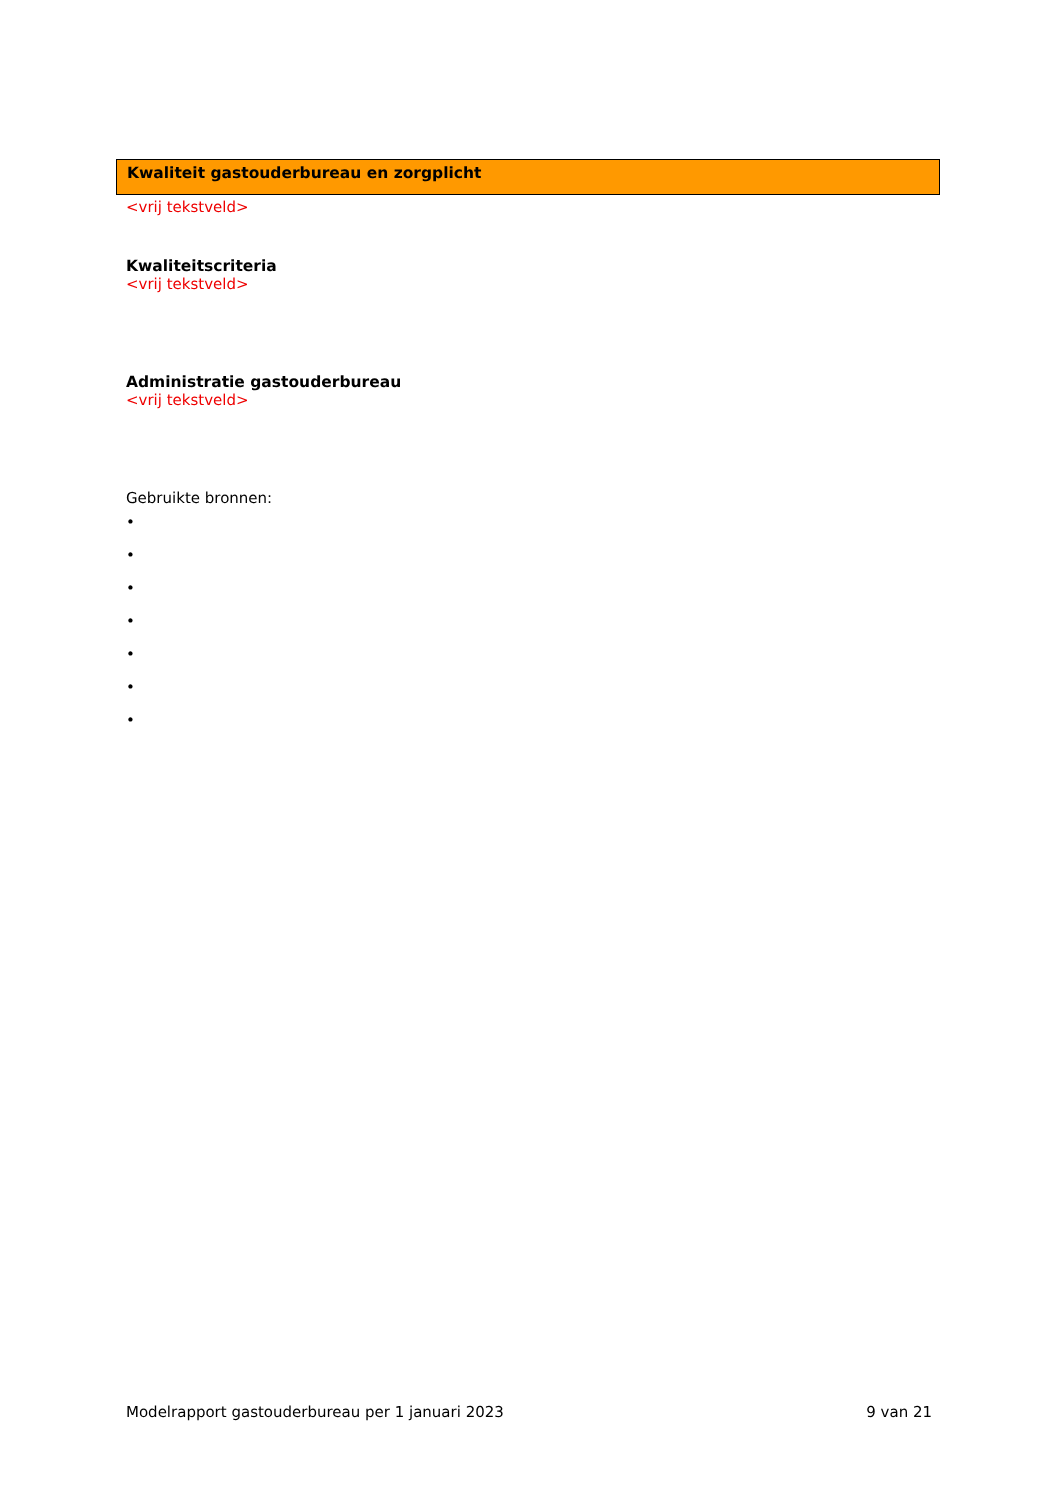Kwaliteit gastouderbureau en zorgplicht
<vrij tekstveld>
Kwaliteitscriteria
<vrij tekstveld>
Administratie gastouderbureau
<vrij tekstveld>
Gebruikte bronnen:
•
•
•
•
•
•
•
Modelrapport gastouderbureau per 1 januari 2023 9 van 21